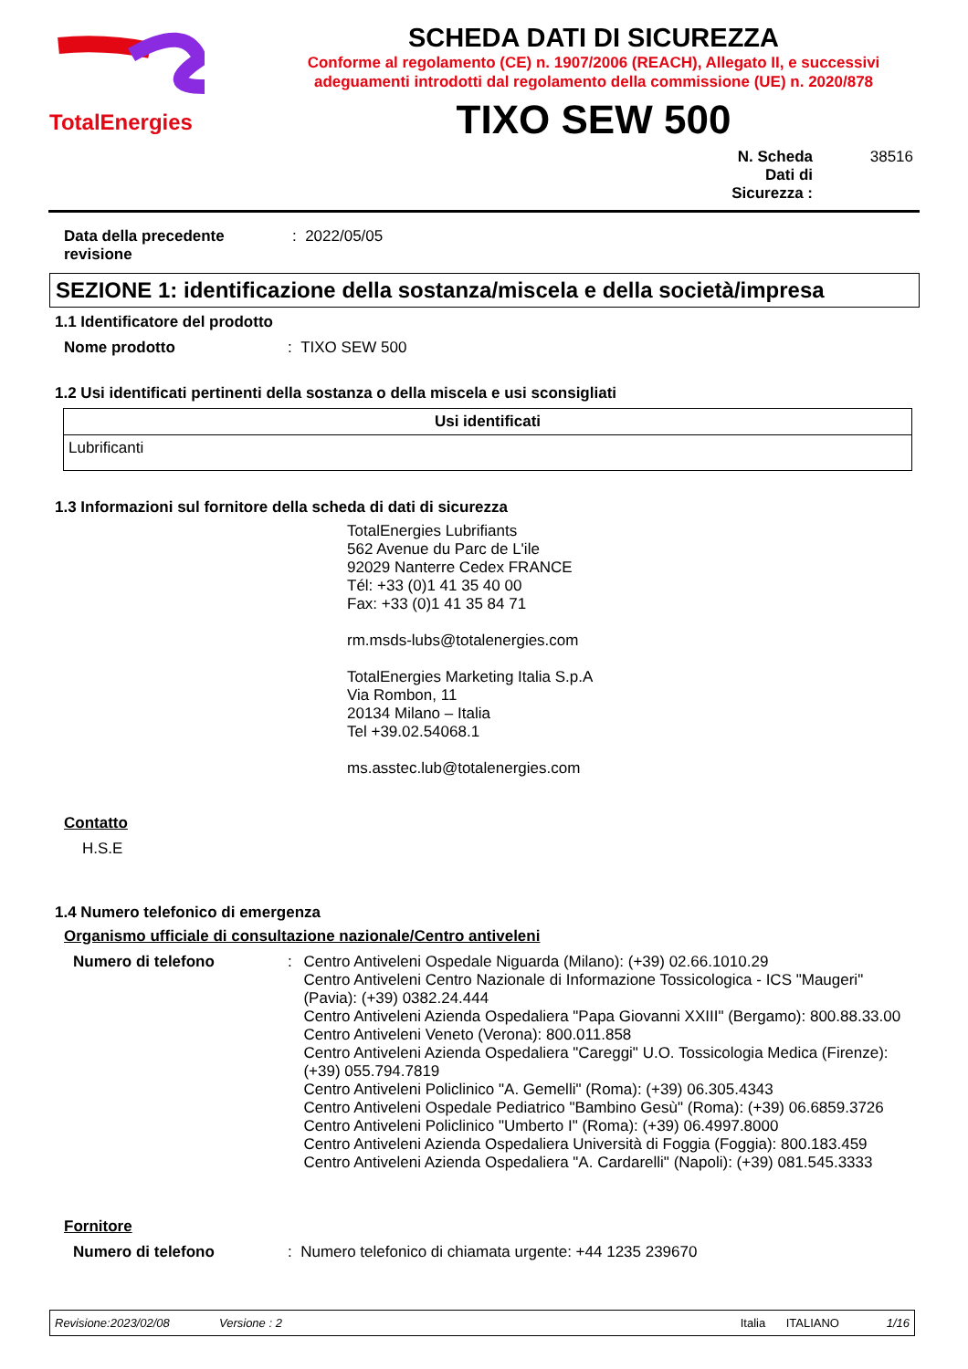TotalEnergies
SCHEDA DATI DI SICUREZZA
Conforme al regolamento (CE) n. 1907/2006 (REACH), Allegato II, e successivi adeguamenti introdotti dal regolamento della commissione (UE) n. 2020/878
TIXO SEW 500
N. Scheda Dati di Sicurezza :
38516
Data della precedente revisione
: 2022/05/05
SEZIONE 1: identificazione della sostanza/miscela e della società/impresa
1.1 Identificatore del prodotto
Nome prodotto : TIXO SEW 500
1.2 Usi identificati pertinenti della sostanza o della miscela e usi sconsigliati
| Usi identificati |
| --- |
| Lubrificanti |
1.3 Informazioni sul fornitore della scheda di dati di sicurezza
TotalEnergies Lubrifiants
562 Avenue du Parc de L'ile
92029 Nanterre Cedex FRANCE
Tél: +33 (0)1 41 35 40 00
Fax: +33 (0)1 41 35 84 71
rm.msds-lubs@totalenergies.com
TotalEnergies Marketing Italia S.p.A
Via Rombon, 11
20134 Milano – Italia
Tel +39.02.54068.1
ms.asstec.lub@totalenergies.com
Contatto
H.S.E
1.4 Numero telefonico di emergenza
Organismo ufficiale di consultazione nazionale/Centro antiveleni
Numero di telefono : Centro Antiveleni Ospedale Niguarda (Milano): (+39) 02.66.1010.29
Centro Antiveleni Centro Nazionale di Informazione Tossicologica - ICS "Maugeri" (Pavia): (+39) 0382.24.444
Centro Antiveleni Azienda Ospedaliera "Papa Giovanni XXIII" (Bergamo): 800.88.33.00
Centro Antiveleni Veneto (Verona): 800.011.858
Centro Antiveleni Azienda Ospedaliera "Careggi" U.O. Tossicologia Medica (Firenze): (+39) 055.794.7819
Centro Antiveleni Policlinico "A. Gemelli" (Roma): (+39) 06.305.4343
Centro Antiveleni Ospedale Pediatrico "Bambino Gesù" (Roma): (+39) 06.6859.3726
Centro Antiveleni Policlinico "Umberto I" (Roma): (+39) 06.4997.8000
Centro Antiveleni Azienda Ospedaliera Università di Foggia (Foggia): 800.183.459
Centro Antiveleni Azienda Ospedaliera "A. Cardarelli" (Napoli): (+39) 081.545.3333
Fornitore
Numero di telefono : Numero telefonico di chiamata urgente: +44 1235 239670
Revisione:2023/02/08 Versione : 2 Italia ITALIANO 1/16